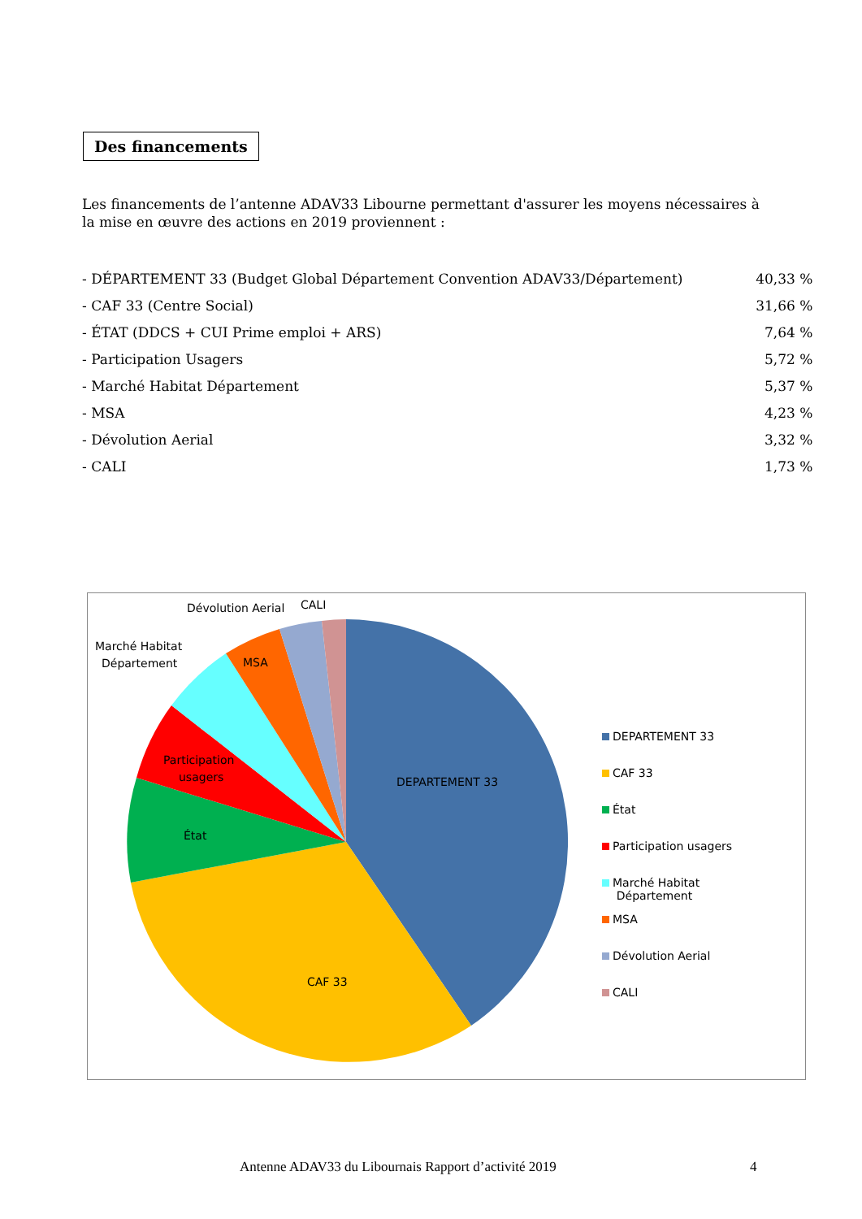Des financements
Les financements de l’antenne ADAV33 Libourne permettant d'assurer les moyens nécessaires à la mise en œuvre des actions en 2019 proviennent :
| - DÉPARTEMENT 33 (Budget Global Département Convention ADAV33/Département) | 40,33 % |
| - CAF 33 (Centre Social) | 31,66 % |
| - ÉTAT (DDCS + CUI Prime emploi + ARS) | 7,64 % |
| - Participation Usagers | 5,72 % |
| - Marché Habitat Département | 5,37 % |
| - MSA | 4,23 % |
| - Dévolution Aerial | 3,32 % |
| - CALI | 1,73 % |
MSA
DEPARTEMENT 33
CAF 33
État
Participation
usagers
Dévolution Aerial
CALI
Marché Habitat
Département
DEPARTEMENT 33
CAF 33
État
Participation usagers
Marché Habitat
Département
MSA
Dévolution Aerial
CALI
Antenne ADAV33 du Libournais Rapport d’activité 2019
4